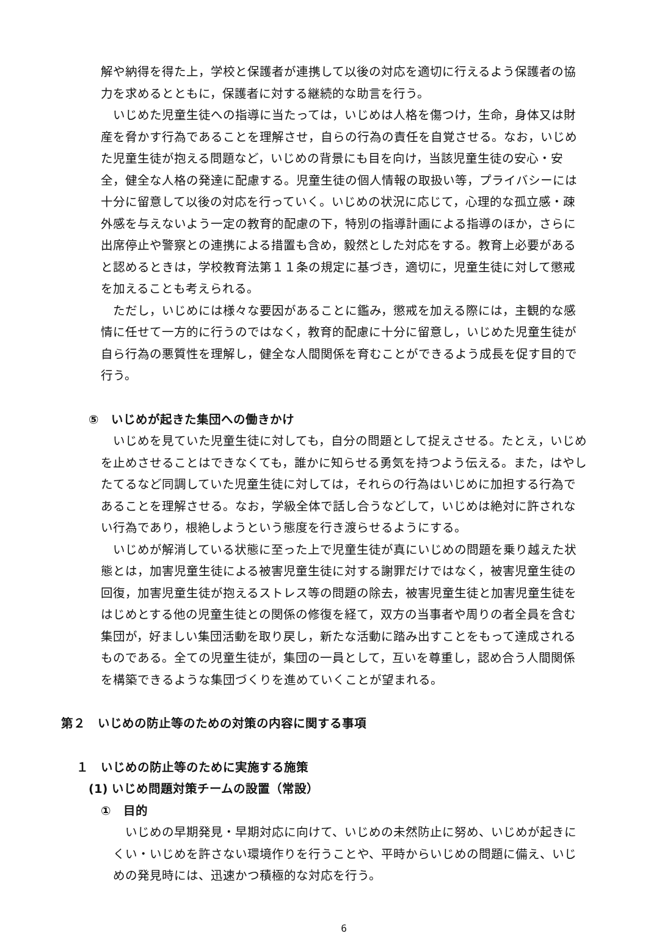解や納得を得た上，学校と保護者が連携して以後の対応を適切に行えるよう保護者の協力を求めるとともに，保護者に対する継続的な助言を行う。
いじめた児童生徒への指導に当たっては，いじめは人格を傷つけ，生命，身体又は財産を脅かす行為であることを理解させ，自らの行為の責任を自覚させる。なお，いじめた児童生徒が抱える問題など，いじめの背景にも目を向け，当該児童生徒の安心・安全，健全な人格の発達に配慮する。児童生徒の個人情報の取扱い等，プライバシーには十分に留意して以後の対応を行っていく。いじめの状況に応じて，心理的な孤立感・疎外感を与えないよう一定の教育的配慮の下，特別の指導計画による指導のほか，さらに出席停止や警察との連携による措置も含め，毅然とした対応をする。教育上必要があると認めるときは，学校教育法第１１条の規定に基づき，適切に，児童生徒に対して懲戒を加えることも考えられる。
ただし，いじめには様々な要因があることに鑑み，懲戒を加える際には，主観的な感情に任せて一方的に行うのではなく，教育的配慮に十分に留意し，いじめた児童生徒が自ら行為の悪質性を理解し，健全な人間関係を育むことができるよう成長を促す目的で行う。
⑤　いじめが起きた集団への働きかけ
いじめを見ていた児童生徒に対しても，自分の問題として捉えさせる。たとえ，いじめを止めさせることはできなくても，誰かに知らせる勇気を持つよう伝える。また，はやしたてるなど同調していた児童生徒に対しては，それらの行為はいじめに加担する行為であることを理解させる。なお，学級全体で話し合うなどして，いじめは絶対に許されない行為であり，根絶しようという態度を行き渡らせるようにする。
いじめが解消している状態に至った上で児童生徒が真にいじめの問題を乗り越えた状態とは，加害児童生徒による被害児童生徒に対する謝罪だけではなく，被害児童生徒の回復，加害児童生徒が抱えるストレス等の問題の除去，被害児童生徒と加害児童生徒をはじめとする他の児童生徒との関係の修復を経て，双方の当事者や周りの者全員を含む集団が，好ましい集団活動を取り戻し，新たな活動に踏み出すことをもって達成されるものである。全ての児童生徒が，集団の一員として，互いを尊重し，認め合う人間関係を構築できるような集団づくりを進めていくことが望まれる。
第２　いじめの防止等のための対策の内容に関する事項
１　いじめの防止等のために実施する施策
(1) いじめ問題対策チームの設置（常設）
①　目的
いじめの早期発見・早期対応に向けて、いじめの未然防止に努め、いじめが起きにくい・いじめを許さない環境作りを行うことや、平時からいじめの問題に備え、いじめの発見時には、迅速かつ積極的な対応を行う。
6